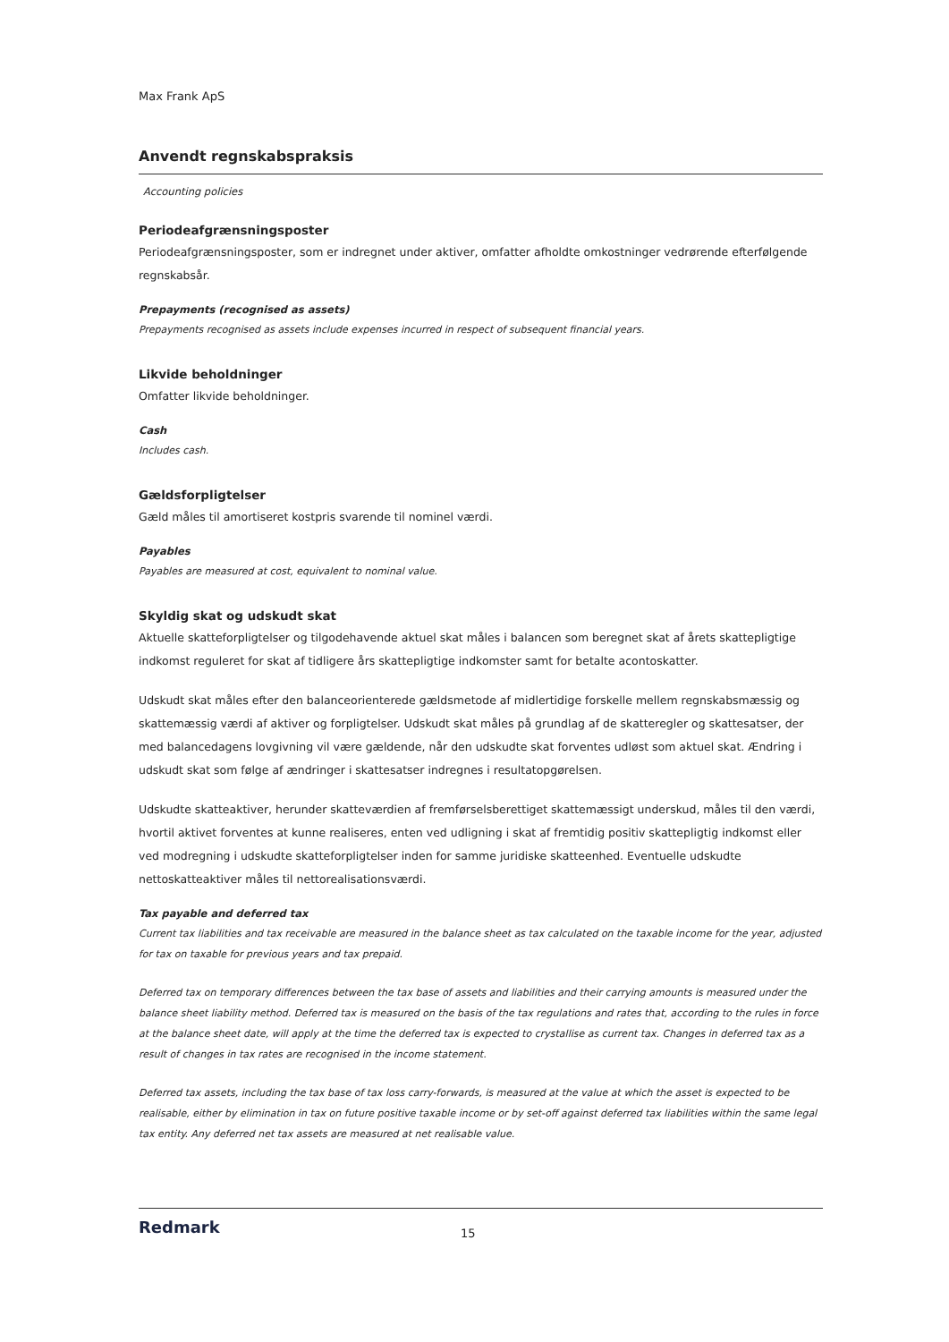Max Frank ApS
Anvendt regnskabspraksis
Accounting policies
Periodeafgrænsningsposter
Periodeafgrænsningsposter, som er indregnet under aktiver, omfatter afholdte omkostninger vedrørende efterfølgende regnskabsår.
Prepayments (recognised as assets)
Prepayments recognised as assets include expenses incurred in respect of subsequent financial years.
Likvide beholdninger
Omfatter likvide beholdninger.
Cash
Includes cash.
Gældsforpligtelser
Gæld måles til amortiseret kostpris svarende til nominel værdi.
Payables
Payables are measured at cost, equivalent to nominal value.
Skyldig skat og udskudt skat
Aktuelle skatteforpligtelser og tilgodehavende aktuel skat måles i balancen som beregnet skat af årets skattepligtige indkomst reguleret for skat af tidligere års skattepligtige indkomster samt for betalte acontoskatter.
Udskudt skat måles efter den balanceorienterede gældsmetode af midlertidige forskelle mellem regnskabsmæssig og skattemæssig værdi af aktiver og forpligtelser. Udskudt skat måles på grundlag af de skatteregler og skattesatser, der med balancedagens lovgivning vil være gældende, når den udskudte skat forventes udløst som aktuel skat. Ændring i udskudt skat som følge af ændringer i skattesatser indregnes i resultatopgørelsen.
Udskudte skatteaktiver, herunder skatteværdien af fremførselsberettiget skattemæssigt underskud, måles til den værdi, hvortil aktivet forventes at kunne realiseres, enten ved udligning i skat af fremtidig positiv skattepligtig indkomst eller ved modregning i udskudte skatteforpligtelser inden for samme juridiske skatteenhed. Eventuelle udskudte nettoskatteaktiver måles til nettorealisationsværdi.
Tax payable and deferred tax
Current tax liabilities and tax receivable are measured in the balance sheet as tax calculated on the taxable income for the year, adjusted for tax on taxable for previous years and tax prepaid.
Deferred tax on temporary differences between the tax base of assets and liabilities and their carrying amounts is measured under the balance sheet liability method. Deferred tax is measured on the basis of the tax regulations and rates that, according to the rules in force at the balance sheet date, will apply at the time the deferred tax is expected to crystallise as current tax. Changes in deferred tax as a result of changes in tax rates are recognised in the income statement.
Deferred tax assets, including the tax base of tax loss carry-forwards, is measured at the value at which the asset is expected to be realisable, either by elimination in tax on future positive taxable income or by set-off against deferred tax liabilities within the same legal tax entity. Any deferred net tax assets are measured at net realisable value.
Redmark
15